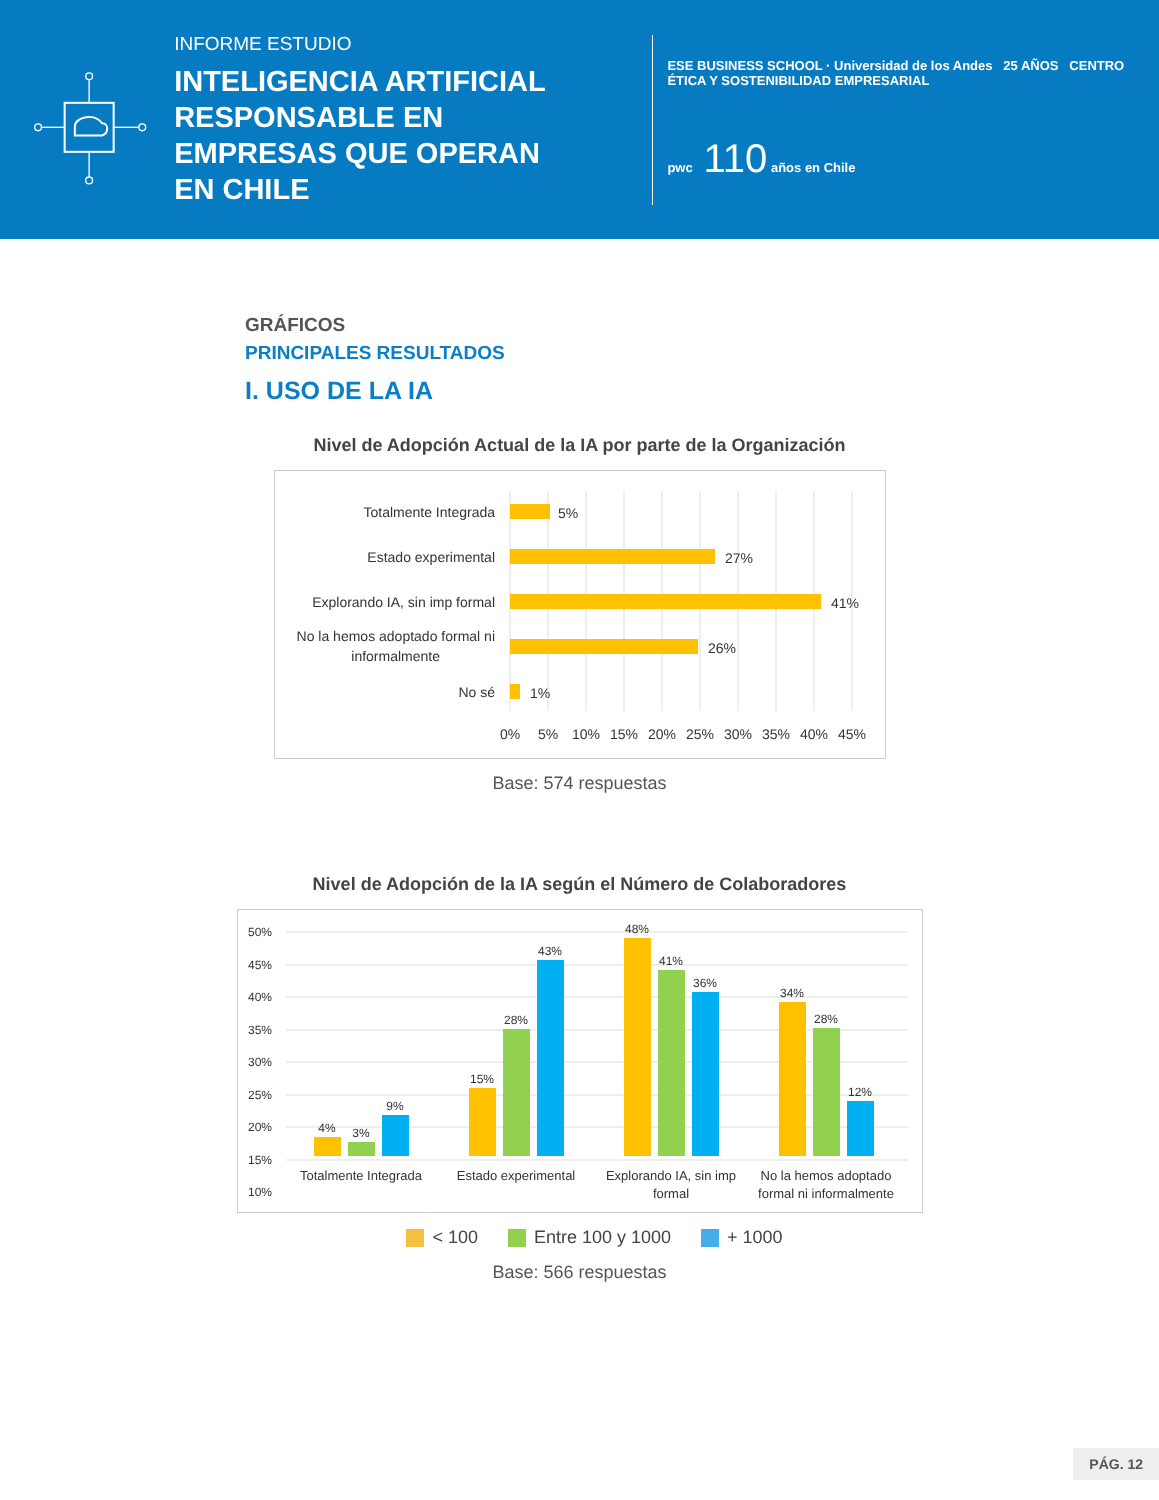INFORME ESTUDIO
INTELIGENCIA ARTIFICIAL RESPONSABLE EN EMPRESAS QUE OPERAN EN CHILE
ESE BUSINESS SCHOOL · Universidad de los Andes 25 AÑOS CENTRO ÉTICA Y SOSTENIBILIDAD EMPRESARIAL
pwc 110 años en Chile
GRÁFICOS
PRINCIPALES RESULTADOS
I. USO DE LA IA
Nivel de Adopción Actual de la IA por parte de la Organización
Totalmente Integrada
Estado experimental
Explorando IA, sin imp formal
No la hemos adoptado formal ni
informalmente
No sé
5%
27%
41%
26%
1%
0%
5%
10%
15%
20%
25%
30%
35%
40%
45%
Base: 574 respuestas
Nivel de Adopción de la IA según el Número de Colaboradores
50%
45%
40%
35%
30%
25%
20%
15%
10%
4%
3%
9%
15%
28%
43%
48%
41%
36%
34%
28%
12%
Totalmente Integrada
Estado experimental
Explorando IA, sin imp
formal
No la hemos adoptado
formal ni informalmente
< 100 Entre 100 y 1000 + 1000
Base: 566 respuestas
PÁG. 12